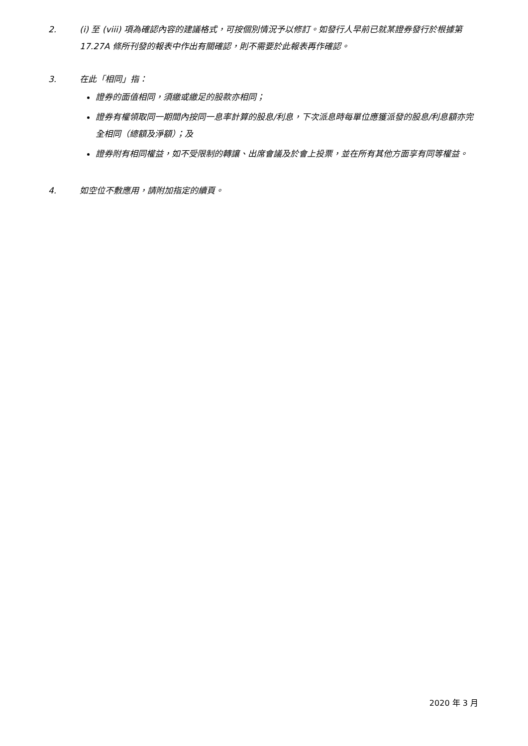2. (i) 至 (viii) 項為確認內容的建議格式，可按個別情況予以修訂。如發行人早前已就某證券發行於根據第 17.27A 條所刊發的報表中作出有關確認，則不需要於此報表再作確認。
3. 在此「相同」指：
證券的面值相同，須繳或繳足的股款亦相同；
證券有權領取同一期間內按同一息率計算的股息/利息，下次派息時每單位應獲派發的股息/利息額亦完全相同（總額及淨額）；及
證券附有相同權益，如不受限制的轉讓、出席會議及於會上投票，並在所有其他方面享有同等權益。
4. 如空位不敷應用，請附加指定的續頁。
2020 年 3 月